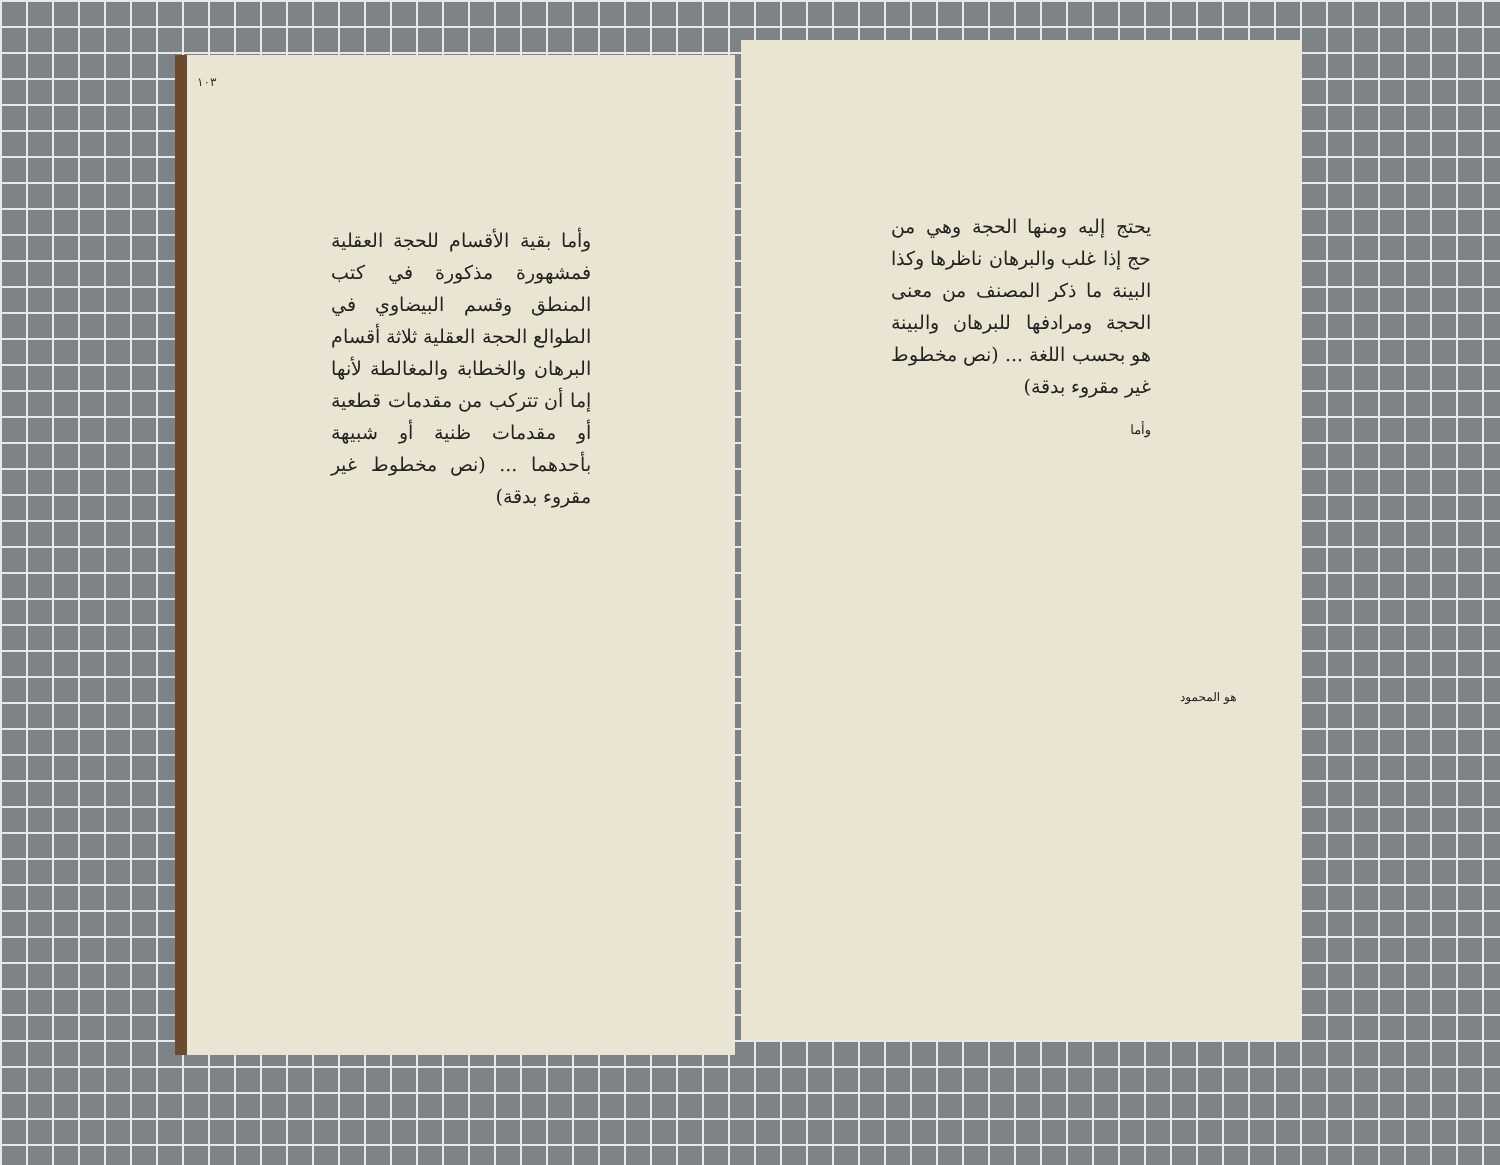١٠٣
وأما بقية الأقسام للحجة العقلية فمشهورة مذكورة في كتب المنطق وقسم البيضاوي في الطوالع الحجة العقلية ثلاثة أقسام البرهان والخطابة والمغالطة لأنها إما أن تتركب من مقدمات قطعية أو مقدمات ظنية أو شبيهة بأحدهما ... (نص مخطوط غير مقروء بدقة)
يحتج إليه ومنها الحجة وهي من حج إذا غلب والبرهان ناظرها وكذا البينة ما ذكر المصنف من معنى الحجة ومرادفها للبرهان والبينة هو بحسب اللغة ... (نص مخطوط غير مقروء بدقة)
وأما
هو المحمود